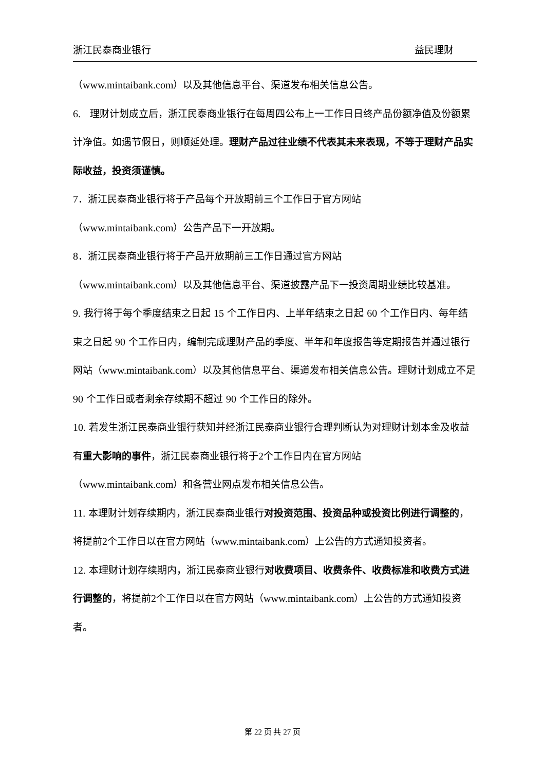浙江民泰商业银行 益民理财
（www.mintaibank.com）以及其他信息平台、渠道发布相关信息公告。
6. 理财计划成立后，浙江民泰商业银行在每周四公布上一工作日日终产品份额净值及份额累计净值。如遇节假日，则顺延处理。理财产品过往业绩不代表其未来表现，不等于理财产品实际收益，投资须谨慎。
7．浙江民泰商业银行将于产品每个开放期前三个工作日于官方网站
（www.mintaibank.com）公告产品下一开放期。
8．浙江民泰商业银行将于产品开放期前三工作日通过官方网站
（www.mintaibank.com）以及其他信息平台、渠道披露产品下一投资周期业绩比较基准。
9. 我行将于每个季度结束之日起 15 个工作日内、上半年结束之日起 60 个工作日内、每年结束之日起 90 个工作日内，编制完成理财产品的季度、半年和年度报告等定期报告并通过银行网站（www.mintaibank.com）以及其他信息平台、渠道发布相关信息公告。理财计划成立不足 90 个工作日或者剩余存续期不超过 90 个工作日的除外。
10. 若发生浙江民泰商业银行获知并经浙江民泰商业银行合理判断认为对理财计划本金及收益有重大影响的事件，浙江民泰商业银行将于2个工作日内在官方网站
（www.mintaibank.com）和各营业网点发布相关信息公告。
11. 本理财计划存续期内，浙江民泰商业银行对投资范围、投资品种或投资比例进行调整的，将提前2个工作日以在官方网站（www.mintaibank.com）上公告的方式通知投资者。
12. 本理财计划存续期内，浙江民泰商业银行对收费项目、收费条件、收费标准和收费方式进行调整的，将提前2个工作日以在官方网站（www.mintaibank.com）上公告的方式通知投资者。
第 22 页 共 27 页